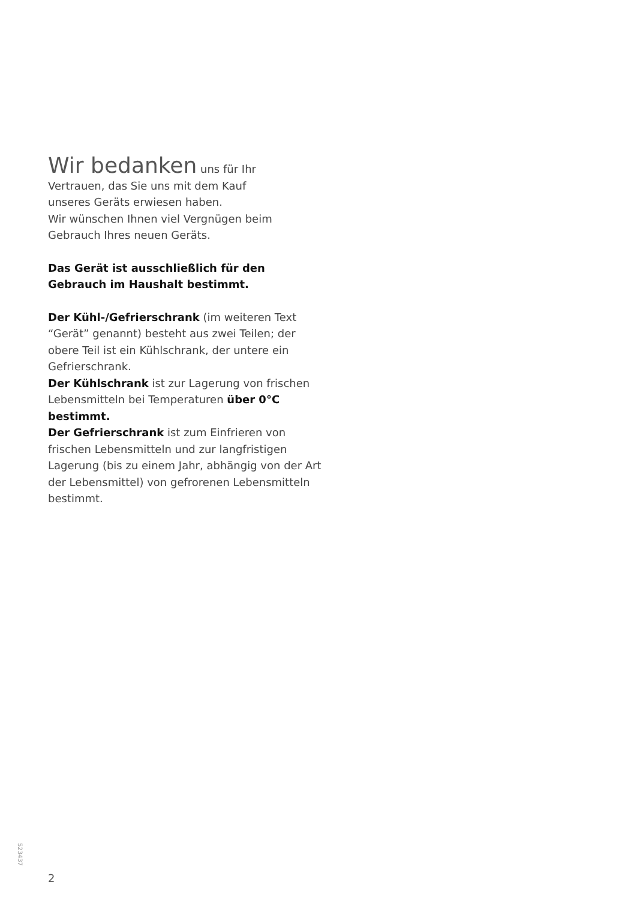Wir bedanken uns für Ihr
Vertrauen, das Sie uns mit dem Kauf
unseres Geräts erwiesen haben.
Wir wünschen Ihnen viel Vergnügen beim
Gebrauch Ihres neuen Geräts.
Das Gerät ist ausschließlich für den
Gebrauch im Haushalt bestimmt.
Der Kühl-/Gefrierschrank (im weiteren Text “Gerät” genannt) besteht aus zwei Teilen; der obere Teil ist ein Kühlschrank, der untere ein Gefrierschrank.
Der Kühlschrank ist zur Lagerung von frischen Lebensmitteln bei Temperaturen über 0°C bestimmt.
Der Gefrierschrank ist zum Einfrieren von frischen Lebensmitteln und zur langfristigen Lagerung (bis zu einem Jahr, abhängig von der Art der Lebensmittel) von gefrorenen Lebensmitteln bestimmt.
523437
2